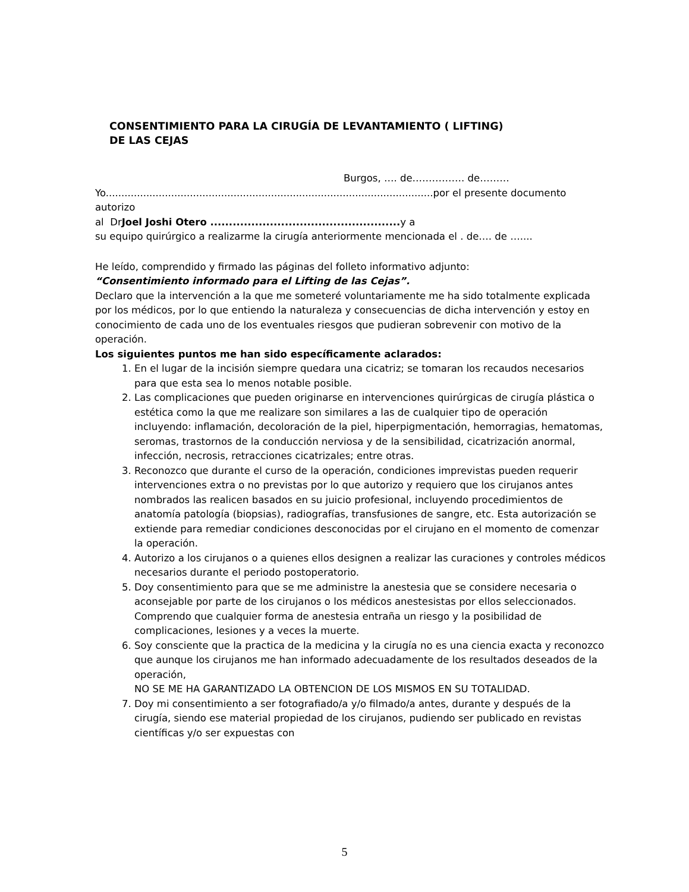CONSENTIMIENTO PARA LA CIRUGÍA DE LEVANTAMIENTO ( LIFTING)
DE LAS CEJAS
Burgos, …. de……………. de………
Yo.........................................................................................................por el presente documento autorizo
al DrJoel Joshi Otero ................................................... y a
su equipo quirúrgico a realizarme la cirugía anteriormente mencionada el . de…. de …....
He leído, comprendido y firmado las páginas del folleto informativo adjunto:
“Consentimiento informado para el Lifting de las Cejas”.
Declaro que la intervención a la que me someteré voluntariamente me ha sido totalmente explicada por los médicos, por lo que entiendo la naturaleza y consecuencias de dicha intervención y estoy en conocimiento de cada uno de los eventuales riesgos que pudieran sobrevenir con motivo de la operación.
Los siguientes puntos me han sido específicamente aclarados:
1. En el lugar de la incisión siempre quedara una cicatriz; se tomaran los recaudos necesarios para que esta sea lo menos notable posible.
2. Las complicaciones que pueden originarse en intervenciones quirúrgicas de cirugía plástica o estética como la que me realizare son similares a las de cualquier tipo de operación incluyendo: inflamación, decoloración de la piel, hiperpigmentación, hemorragias, hematomas, seromas, trastornos de la conducción nerviosa y de la sensibilidad, cicatrización anormal, infección, necrosis, retracciones cicatrizales; entre otras.
3. Reconozco que durante el curso de la operación, condiciones imprevistas pueden requerir intervenciones extra o no previstas por lo que autorizo y requiero que los cirujanos antes nombrados las realicen basados en su juicio profesional, incluyendo procedimientos de anatomía patología (biopsias), radiografías, transfusiones de sangre, etc. Esta autorización se extiende para remediar condiciones desconocidas por el cirujano en el momento de comenzar la operación.
4. Autorizo a los cirujanos o a quienes ellos designen a realizar las curaciones y controles médicos necesarios durante el periodo postoperatorio.
5. Doy consentimiento para que se me administre la anestesia que se considere necesaria o aconsejable por parte de los cirujanos o los médicos anestesistas por ellos seleccionados. Comprendo que cualquier forma de anestesia entraña un riesgo y la posibilidad de complicaciones, lesiones y a veces la muerte.
6. Soy consciente que la practica de la medicina y la cirugía no es una ciencia exacta y reconozco que aunque los cirujanos me han informado adecuadamente de los resultados deseados de la operación,
NO SE ME HA GARANTIZADO LA OBTENCION DE LOS MISMOS EN SU TOTALIDAD.
7. Doy mi consentimiento a ser fotografiado/a y/o filmado/a antes, durante y después de la cirugía, siendo ese material propiedad de los cirujanos, pudiendo ser publicado en revistas científicas y/o ser expuestas con
5